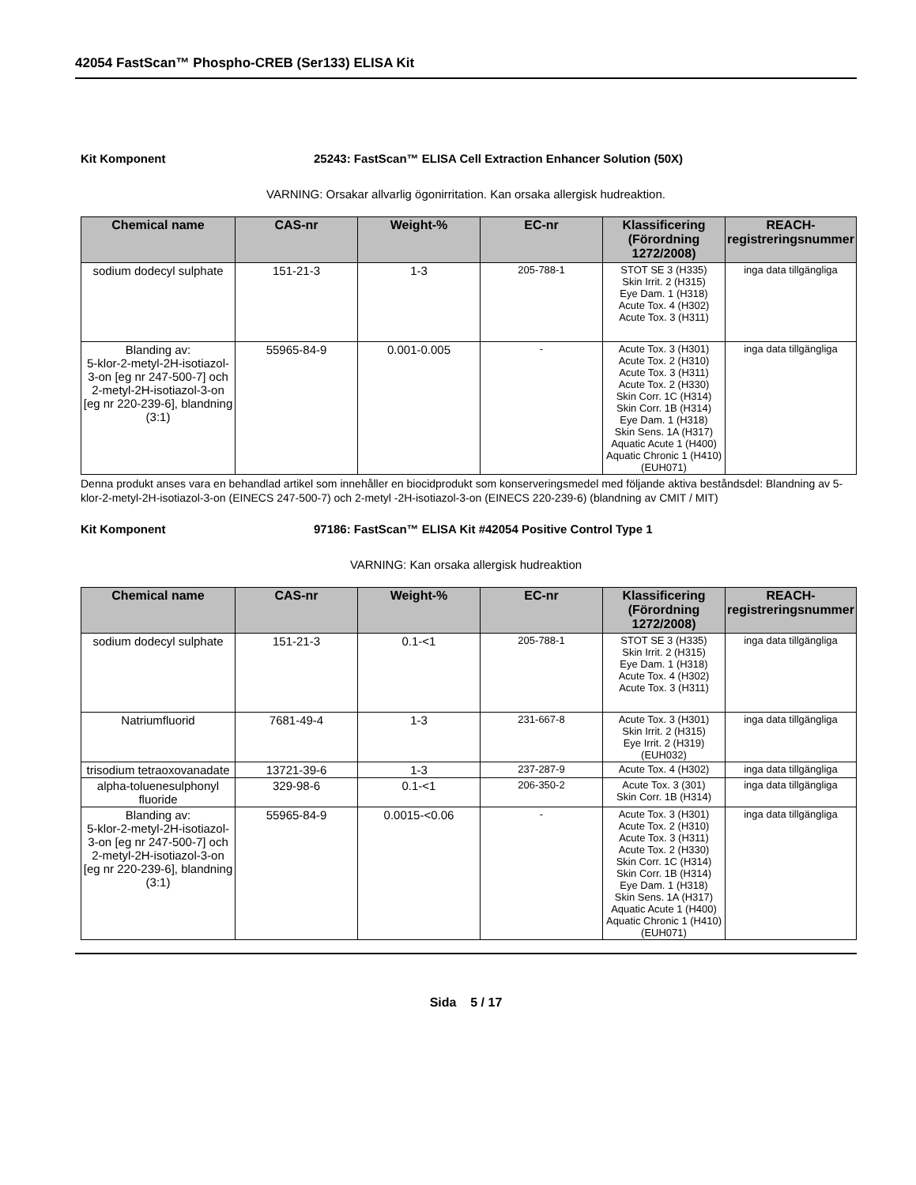42054 FastScan™ Phospho-CREB (Ser133) ELISA Kit
Kit Komponent 25243: FastScan™ ELISA Cell Extraction Enhancer Solution (50X)
VARNING: Orsakar allvarlig ögonirritation. Kan orsaka allergisk hudreaktion.
| Chemical name | CAS-nr | Weight-% | EC-nr | Klassificering (Förordning 1272/2008) | REACH-registreringsnummer |
| --- | --- | --- | --- | --- | --- |
| sodium dodecyl sulphate | 151-21-3 | 1-3 | 205-788-1 | STOT SE 3 (H335) Skin Irrit. 2 (H315) Eye Dam. 1 (H318) Acute Tox. 4 (H302) Acute Tox. 3 (H311) | inga data tillgängliga |
| Blanding av: 5-klor-2-metyl-2H-isotiazol-3-on [eg nr 247-500-7] och 2-metyl-2H-isotiazol-3-on [eg nr 220-239-6], blandning (3:1) | 55965-84-9 | 0.001-0.005 | - | Acute Tox. 3 (H301) Acute Tox. 2 (H310) Acute Tox. 3 (H311) Acute Tox. 2 (H330) Skin Corr. 1C (H314) Skin Corr. 1B (H314) Eye Dam. 1 (H318) Skin Sens. 1A (H317) Aquatic Acute 1 (H400) Aquatic Chronic 1 (H410) (EUH071) | inga data tillgängliga |
Denna produkt anses vara en behandlad artikel som innehåller en biocidprodukt som konserveringsmedel med följande aktiva beståndsdel: Blandning av 5-klor-2-metyl-2H-isotiazol-3-on (EINECS 247-500-7) och 2-metyl -2H-isotiazol-3-on (EINECS 220-239-6) (blandning av CMIT / MIT)
Kit Komponent 97186: FastScan™ ELISA Kit #42054 Positive Control Type 1
VARNING: Kan orsaka allergisk hudreaktion
| Chemical name | CAS-nr | Weight-% | EC-nr | Klassificering (Förordning 1272/2008) | REACH-registreringsnummer |
| --- | --- | --- | --- | --- | --- |
| sodium dodecyl sulphate | 151-21-3 | 0.1-<1 | 205-788-1 | STOT SE 3 (H335) Skin Irrit. 2 (H315) Eye Dam. 1 (H318) Acute Tox. 4 (H302) Acute Tox. 3 (H311) | inga data tillgängliga |
| Natriumfluorid | 7681-49-4 | 1-3 | 231-667-8 | Acute Tox. 3 (H301) Skin Irrit. 2 (H315) Eye Irrit. 2 (H319) (EUH032) | inga data tillgängliga |
| trisodium tetraoxovanadate | 13721-39-6 | 1-3 | 237-287-9 | Acute Tox. 4 (H302) | inga data tillgängliga |
| alpha-toluenesulphonyl fluoride | 329-98-6 | 0.1-<1 | 206-350-2 | Acute Tox. 3 (301) Skin Corr. 1B (H314) | inga data tillgängliga |
| Blanding av: 5-klor-2-metyl-2H-isotiazol-3-on [eg nr 247-500-7] och 2-metyl-2H-isotiazol-3-on [eg nr 220-239-6], blandning (3:1) | 55965-84-9 | 0.0015-<0.06 | - | Acute Tox. 3 (H301) Acute Tox. 2 (H310) Acute Tox. 3 (H311) Acute Tox. 2 (H330) Skin Corr. 1C (H314) Skin Corr. 1B (H314) Eye Dam. 1 (H318) Skin Sens. 1A (H317) Aquatic Acute 1 (H400) Aquatic Chronic 1 (H410) (EUH071) | inga data tillgängliga |
Sida 5 / 17